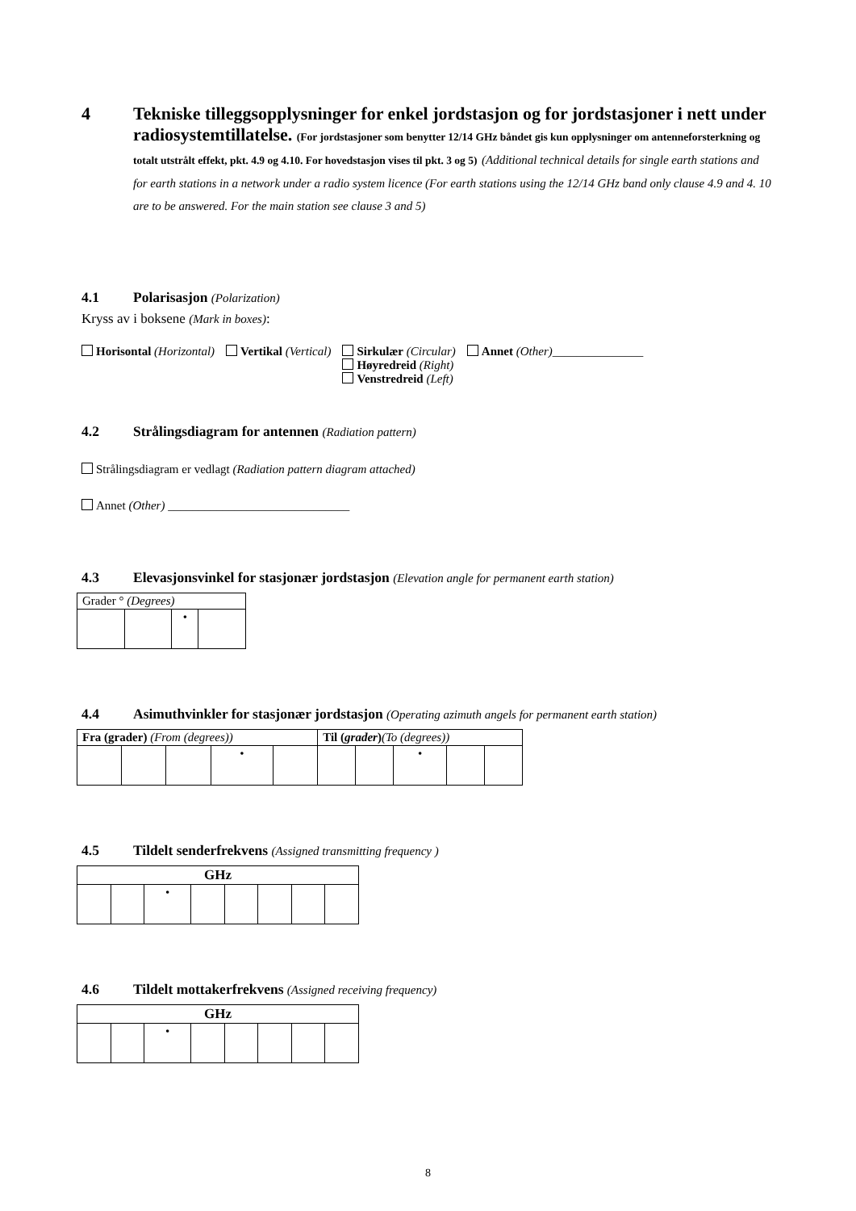4 Tekniske tilleggsopplysninger for enkel jordstasjon og for jordstasjoner i nett under radiosystemtillatelse. (For jordstasjoner som benytter 12/14 GHz båndet gis kun opplysninger om antenneforsterkning og totalt utstrålt effekt, pkt. 4.9 og 4.10. For hovedstasjon vises til pkt. 3 og 5) (Additional technical details for single earth stations and for earth stations in a network under a radio system licence (For earth stations using the 12/14 GHz band only clause 4.9 and 4. 10 are to be answered. For the main station see clause 3 and 5)
4.1 Polarisasjon (Polarization)
Kryss av i boksene (Mark in boxes):
Horisontal (Horizontal) Vertikal (Vertical) Sirkulær (Circular)
Høyredreid (Right)
Venstredreid (Left)
Annet (Other)_______________
4.2 Strålingsdiagram for antennen (Radiation pattern)
Strålingsdiagram er vedlagt (Radiation pattern diagram attached)
Annet (Other) ______________________________
4.3 Elevasjonsvinkel for stasjonær jordstasjon (Elevation angle for permanent earth station)
| Grader ° (Degrees) | | | |
| | | • | |
4.4 Asimuthvinkler for stasjonær jordstasjon (Operating azimuth angels for permanent earth station)
| Fra (grader) (From (degrees)) | | | | | Til ( grader ) (To (degrees)) | | | | |
| | | | • | | | | • | | |
4.5 Tildelt senderfrekvens (Assigned transmitting frequency )
| GHz | | | | | | | |
| | | • | | | | | |
4.6 Tildelt mottakerfrekvens (Assigned receiving frequency)
| GHz | | | | | | | |
| | | • | | | | | |
8